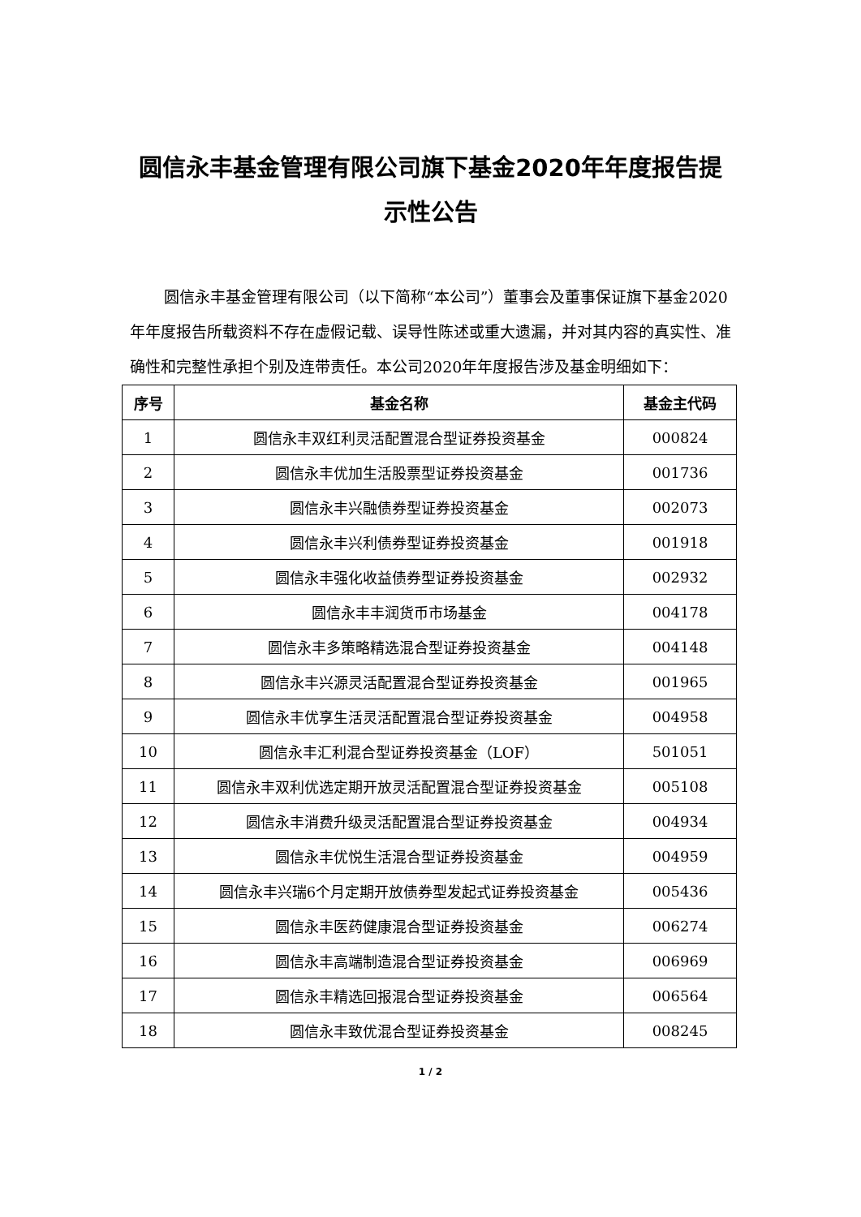圆信永丰基金管理有限公司旗下基金2020年年度报告提示性公告
圆信永丰基金管理有限公司（以下简称“本公司”）董事会及董事保证旗下基金2020年年度报告所载资料不存在虚假记载、误导性陈述或重大遗漏，并对其内容的真实性、准确性和完整性承担个别及连带责任。本公司2020年年度报告涉及基金明细如下：
| 序号 | 基金名称 | 基金主代码 |
| --- | --- | --- |
| 1 | 圆信永丰双红利灵活配置混合型证券投资基金 | 000824 |
| 2 | 圆信永丰优加生活股票型证券投资基金 | 001736 |
| 3 | 圆信永丰兴融债券型证券投资基金 | 002073 |
| 4 | 圆信永丰兴利债券型证券投资基金 | 001918 |
| 5 | 圆信永丰强化收益债券型证券投资基金 | 002932 |
| 6 | 圆信永丰丰润货币市场基金 | 004178 |
| 7 | 圆信永丰多策略精选混合型证券投资基金 | 004148 |
| 8 | 圆信永丰兴源灵活配置混合型证券投资基金 | 001965 |
| 9 | 圆信永丰优享生活灵活配置混合型证券投资基金 | 004958 |
| 10 | 圆信永丰汇利混合型证券投资基金（LOF） | 501051 |
| 11 | 圆信永丰双利优选定期开放灵活配置混合型证券投资基金 | 005108 |
| 12 | 圆信永丰消费升级灵活配置混合型证券投资基金 | 004934 |
| 13 | 圆信永丰优悦生活混合型证券投资基金 | 004959 |
| 14 | 圆信永丰兴瑞6个月定期开放债券型发起式证券投资基金 | 005436 |
| 15 | 圆信永丰医药健康混合型证券投资基金 | 006274 |
| 16 | 圆信永丰高端制造混合型证券投资基金 | 006969 |
| 17 | 圆信永丰精选回报混合型证券投资基金 | 006564 |
| 18 | 圆信永丰致优混合型证券投资基金 | 008245 |
1 / 2